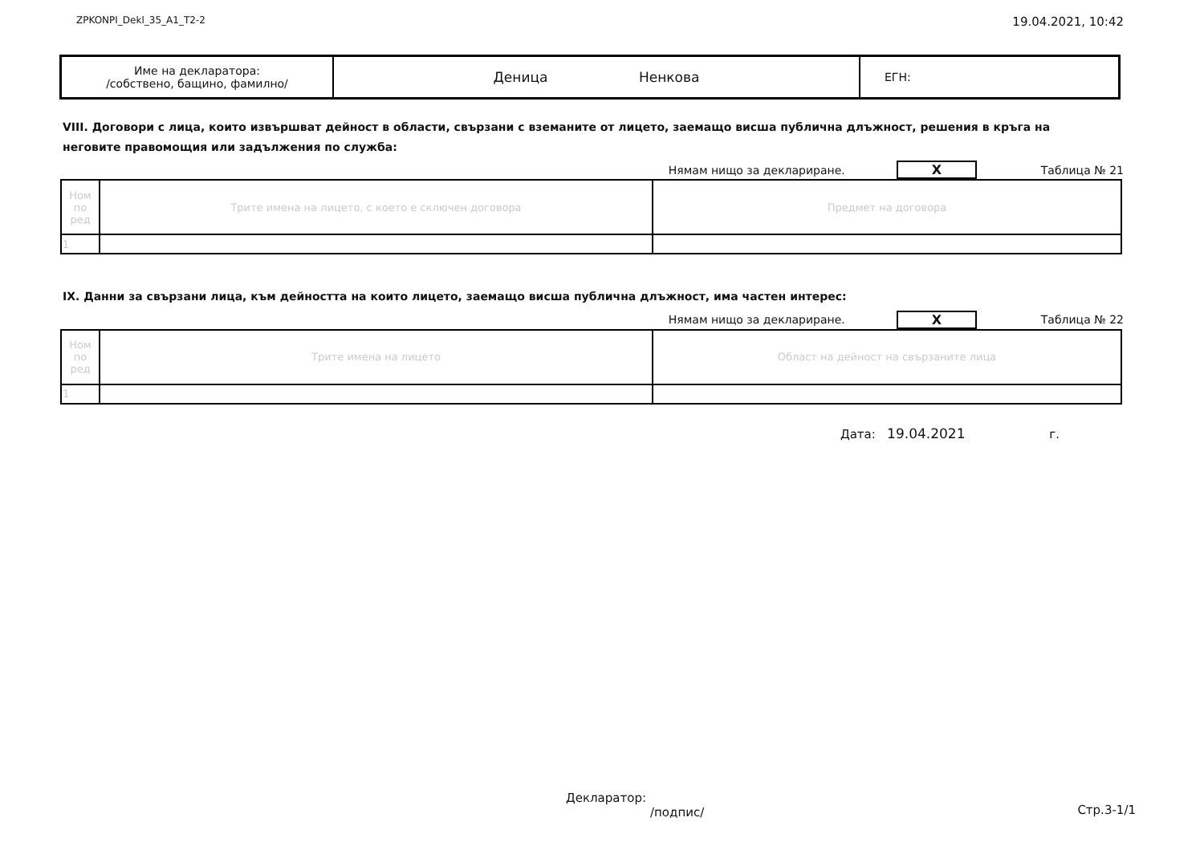ZPKONPI_Dekl_35_A1_T2-2 19.04.2021, 10:42
| Име на декларатора: /собствено, бащино, фамилно/ | Деница Ненкова | ЕГН: |
VIII. Договори с лица, които извършват дейност в области, свързани с вземаните от лицето, заемащо висша публична длъжност, решения в кръга на неговите правомощия или задължения по служба:
Нямам нищо за деклариране. X Таблица № 21
| Ном по ред | Трите имена на лицето, с което е сключен договора | Предмет на договора |
| 1 | | |
IX. Данни за свързани лица, към дейността на които лицето, заемащо висша публична длъжност, има частен интерес:
Нямам нищо за деклариране. X Таблица № 22
| Ном по ред | Трите имена на лицето | Област на дейност на свързаните лица |
| 1 | | |
Дата: 19.04.2021 г.
Декларатор:
/подпис/
Стр.3-1/1